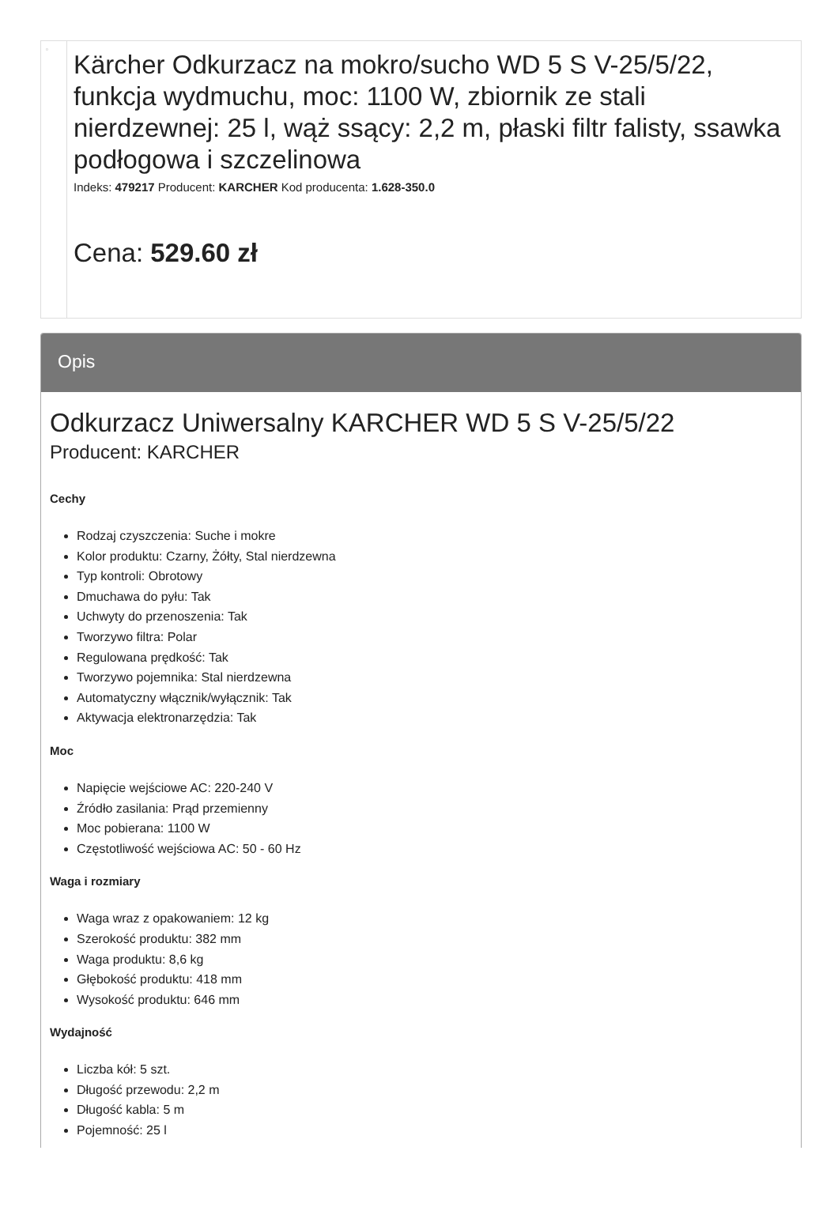| ▫ | Kärcher Odkurzacz na mokro/sucho WD 5 S V-25/5/22, funkcja wydmuchu, moc: 1100 W, zbiornik ze stali nierdzewnej: 25 l, wąż ssący: 2,2 m, płaski filtr falisty, ssawka podłogowa i szczelinowa Indeks: 479217 Producent: KARCHER Kod producenta: 1.628-350.0 Cena: 529.60 zł |
Opis
Odkurzacz Uniwersalny KARCHER WD 5 S V-25/5/22
Producent: KARCHER
Cechy
Rodzaj czyszczenia: Suche i mokre
Kolor produktu: Czarny, Żółty, Stal nierdzewna
Typ kontroli: Obrotowy
Dmuchawa do pyłu: Tak
Uchwyty do przenoszenia: Tak
Tworzywo filtra: Polar
Regulowana prędkość: Tak
Tworzywo pojemnika: Stal nierdzewna
Automatyczny włącznik/wyłącznik: Tak
Aktywacja elektronarzędzia: Tak
Moc
Napięcie wejściowe AC: 220-240 V
Źródło zasilania: Prąd przemienny
Moc pobierana: 1100 W
Częstotliwość wejściowa AC: 50 - 60 Hz
Waga i rozmiary
Waga wraz z opakowaniem: 12 kg
Szerokość produktu: 382 mm
Waga produktu: 8,6 kg
Głębokość produktu: 418 mm
Wysokość produktu: 646 mm
Wydajność
Liczba kół: 5 szt.
Długość przewodu: 2,2 m
Długość kabla: 5 m
Pojemność: 25 l